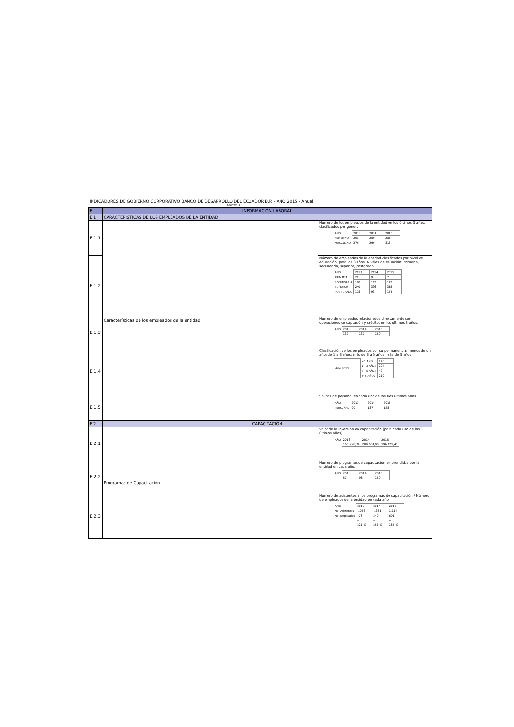INDICADORES DE GOBIERNO CORPORATIVO BANCO DE DESARROLLO DEL ECUADOR B.P. - AÑO 2015 - Anual
ANEXO 1
| E | INFORMACIÓN LABORAL | |
| E.1 | CARACTERÍSTICAS DE LOS EMPLEADOS DE LA ENTIDAD | |
| E.1.1 | Características de los empleados de la entidad | Número de los empleados de la entidad en los últimos 3 años, clasificados por género / AÑO / 2013 / 2014 / 2015 / / FEMENINO / 208 / 250 / 285 / / MASCULINO / 270 / 290 / 316 / |
| E.1.2 | | Número de empleados de la entidad clasificados por nivel de educación, para los 3 años. Niveles de eduación: primaria, secundaria, superior, postgrado. / AÑO / 2013 / 2014 / 2015 / / PRIMARIA / 20 / 9 / 7 / / SECUNDARIA / 100 / 102 / 112 / / SUPERIOR / 240 / 336 / 358 / / POST GRADO / 118 / 93 / 124 / |
| E.1.3 | | Número de empleados relacionados directamente con operaciones de captación y crédito, en los últimos 3 años. / AÑO / 2013 / 2014 / 2015 / / / 132 / 137 / 150 / |
| E.1.4 | | Clasificación de los empleados por su permanencia: menos de un año; de 1 a 3 años; más de 3 a 5 años; más de 5 años / Año 2015 / <1 AÑO / 145 / / / 1 - 3 AÑOS / 204 / / / 3 - 5 AÑOS / 42 / / / > 5 AÑOS / 210 / |
| E.1.5 | | Salidas de personal en cada uno de los tres últimos años. / AÑO / 2013 / 2014 / 2015 / / PERSONAL / 90 / 137 / 128 / |
| E.2 | CAPACITACIÓN | |
| E.2.1 | Programas de Capacitación | Valor de la inversión en capacitación (para cada uno de los 3 últimos años) / AÑO / 2013 / 2014 / 2015 / / / 165.298,74 / 209.664,00 / 196.625,41 / |
| E.2.2 | | Número de programas de capacitación emprendidos por la entidad en cada año. / AÑO / 2013 / 2014 / 2015 / / / 57 / 98 / 150 / |
| E.2.3 | | Número de asistentes a los programas de capacitación / Número de empleados de la entidad en cada año. / AÑO / 2013 / 2014 / 2015 / / No. Asistentes / 1.056 / 1.381 / 1.114 / / No. Empleados / 478 / 540 / 601 / / / = / = / = / / / 221 % / 256 % / 185 % / |